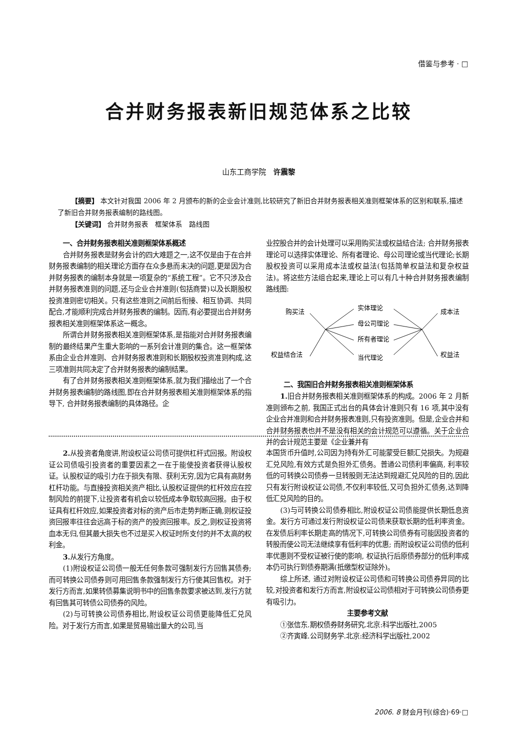借鉴与参考 · □
合并财务报表新旧规范体系之比较
山东工商学院　许震黎
【摘要】 本文针对我国 2006 年 2 月颁布的新的企业会计准则,比较研究了新旧合并财务报表相关准则框架体系的区别和联系,描述了新旧合并财务报表编制的路线图。
【关键词】 合并财务报表　框架体系　路线图
一、合并财务报表相关准则框架体系概述
合并财务报表是财务会计的四大难题之一,这不仅是由于在合并财务报表编制的相关理论方面存在众多悬而未决的问题,更是因为合并财务报表的编制本身就是一项复杂的“系统工程”。它不只涉及合并财务报表准则的问题,还与企业合并准则(包括商誉)以及长期股权投资准则密切相关。只有这些准则之间前后衔接、相互协调、共同配合,才能顺利完成合并财务报表的编制。因而,有必要提出合并财务报表相关准则框架体系这一概念。
所谓合并财务报表相关准则框架体系,是指能对合并财务报表编制的最终结果产生重大影响的一系列会计准则的集合。这一框架体系由企业合并准则、合并财务报表准则和长期股权投资准则构成,这三项准则共同决定了合并财务报表的编制结果。
有了合并财务报表相关准则框架体系,就为我们描绘出了一个合并财务报表编制的路线图,即在合并财务报表相关准则框架体系的指导下, 合并财务报表编制的具体路径。企
业控股合并的会计处理可以采用购买法或权益结合法; 合并财务报表理论可以选择实体理论、所有者理论、母公司理论或当代理论;长期股权投资可以采用成本法或权益法(包括简单权益法和复杂权益法)。将这些方法组合起来,理论上可以有几十种合并财务报表编制路线图:
购买法
权益结合法
实体理论
母公司理论
所有者理论
当代理论
成本法
权益法
二、我国旧合并财务报表相关准则框架体系
1. 旧合并财务报表相关准则框架体系的构成。2006 年 2 月新准则颁布之前, 我国正式出台的具体会计准则只有 16 项,其中没有企业合并准则和合并财务报表准则,只有投资准则。但是,企业合并和合并财务报表也并不是没有相关的会计规范可以遵循。关于企业合并的会计规范主要是《企业兼并有
2. 从投资者角度讲,附设权证公司债可提供杠杆式回报。附设权证公司债吸引投资者的重要因素之一在于能使投资者获得认股权证。认股权证的吸引力在于损失有限、获利无穷,因为它具有高财务杠杆功能。与直接投资相关资产相比,认股权证提供的杠杆效应在控制风险的前提下,让投资者有机会以较低成本争取较高回报。由于权证具有杠杆效应,如果投资者对标的资产后市走势判断正确,则权证投资回报率往往会远高于标的资产的投资回报率。反之,则权证投资将血本无归,但其最大损失也不过是买入权证时所支付的并不太高的权利金。
3. 从发行方角度。
(1)附设权证公司债一般无任何条款可强制发行方回售其债券;而可转换公司债券则可用回售条款强制发行方行使其回售权。对于发行方而言,如果转债募集说明书中的回售条款要求被达到,发行方就有回售其可转债公司债券的风险。
(2)与可转换公司债券相比,附设权证公司债更能降低汇兑风险。对于发行方而言,如果是贸易输出量大的公司,当
本国货币升值时,公司因为持有外汇可能蒙受巨额汇兑损失。为规避汇兑风险,有效方式是负担外汇债务。普通公司债利率偏高, 利率较低的可转换公司债券一旦转股则无法达到规避汇兑风险的目的,因此只有发行附设权证公司债,不仅利率较低,又可负担外汇债务,达到降低汇兑风险的目的。
(3)与可转换公司债券相比,附设权证公司债能提供长期低息资金。发行方可通过发行附设权证公司债来获取长期的低利率资金。在发债后利率长期走高的情况下,可转换公司债券有可能因投资者的转股而使公司无法继续享有低利率的优惠; 而附设权证公司债的低利率优惠则不受权证被行使的影响, 权证执行后原债券部分的低利率成本仍可执行到债券期满(抵缴型权证除外)。
综上所述, 通过对附设权证公司债和可转换公司债券异同的比较,对投资者和发行方而言,附设权证公司债相对于可转换公司债券更有吸引力。
主要参考文献
①张信东.期权债券财务研究.北京:科学出版社,2005
②齐寅峰.公司财务学.北京:经济科学出版社,2002
2006. 8 财会月刊(综合)·69·□